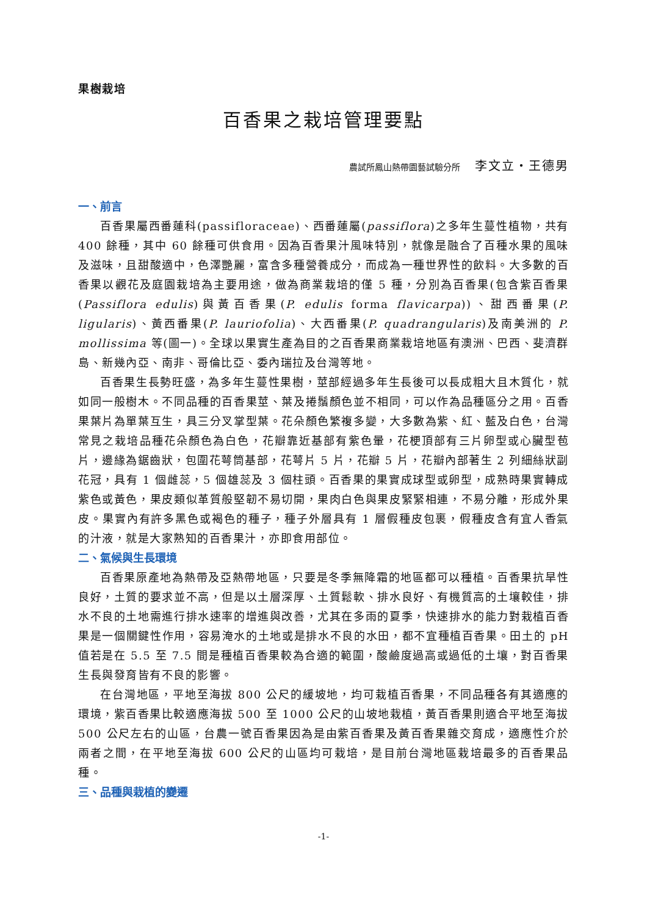果樹栽培
百香果之栽培管理要點
農試所鳳山熱帶園藝試驗分所 李文立‧王德男
一、前言
百香果屬西番蓮科(passifloraceae)、西番蓮屬(passiflora)之多年生蔓性植物，共有 400 餘種，其中 60 餘種可供食用。因為百香果汁風味特別，就像是融合了百種水果的風味及滋味，且甜酸適中，色澤艷麗，富含多種營養成分，而成為一種世界性的飲料。大多數的百香果以觀花及庭園栽培為主要用途，做為商業栽培的僅 5 種，分別為百香果(包含紫百香果(Passiflora edulis)與黃百香果(P. edulis forma flavicarpa))、甜西番果(P. ligularis)、黃西番果(P. lauriofolia)、大西番果(P. quadrangularis)及南美洲的 P. mollissima 等(圖一)。全球以果實生產為目的之百香果商業栽培地區有澳洲、巴西、斐濟群島、新幾內亞、南非、哥倫比亞、委內瑞拉及台灣等地。
百香果生長勢旺盛，為多年生蔓性果樹，莖部經過多年生長後可以長成粗大且木質化，就如同一般樹木。不同品種的百香果莖、葉及捲鬚顏色並不相同，可以作為品種區分之用。百香果葉片為單葉互生，具三分叉掌型葉。花朵顏色繁複多變，大多數為紫、紅、藍及白色，台灣常見之栽培品種花朵顏色為白色，花瓣靠近基部有紫色暈，花梗頂部有三片卵型或心臟型苞片，邊緣為鋸齒狀，包圍花萼筒基部，花萼片 5 片，花瓣 5 片，花瓣內部著生 2 列細絲狀副花冠，具有 1 個雌蕊，5 個雄蕊及 3 個柱頭。百香果的果實成球型或卵型，成熟時果實轉成紫色或黃色，果皮類似革質般堅韌不易切開，果肉白色與果皮緊緊相連，不易分離，形成外果皮。果實內有許多黑色或褐色的種子，種子外層具有 1 層假種皮包裹，假種皮含有宜人香氣的汁液，就是大家熟知的百香果汁，亦即食用部位。
二、氣候與生長環境
百香果原產地為熱帶及亞熱帶地區，只要是冬季無降霜的地區都可以種植。百香果抗旱性良好，土質的要求並不高，但是以土層深厚、土質鬆軟、排水良好、有機質高的土壤較佳，排水不良的土地需進行排水速率的增進與改善，尤其在多雨的夏季，快速排水的能力對栽植百香果是一個關鍵性作用，容易淹水的土地或是排水不良的水田，都不宜種植百香果。田土的 pH 值若是在 5.5 至 7.5 間是種植百香果較為合適的範圍，酸鹼度過高或過低的土壤，對百香果生長與發育皆有不良的影響。
在台灣地區，平地至海拔 800 公尺的緩坡地，均可栽植百香果，不同品種各有其適應的環境，紫百香果比較適應海拔 500 至 1000 公尺的山坡地栽植，黃百香果則適合平地至海拔 500 公尺左右的山區，台農一號百香果因為是由紫百香果及黃百香果雜交育成，適應性介於兩者之間，在平地至海拔 600 公尺的山區均可栽培，是目前台灣地區栽培最多的百香果品種。
三、品種與栽植的變遷
-1-